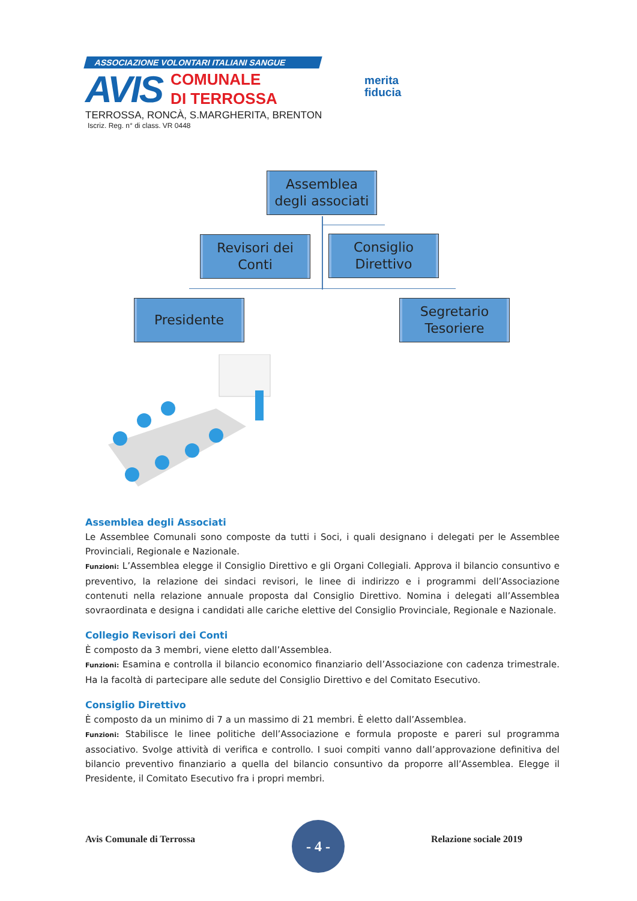ASSOCIAZIONE VOLONTARI ITALIANI SANGUE
AVIS
COMUNALE
DI TERROSSA
TERROSSA, RONCÀ, S.MARGHERITA, BRENTON
Iscriz. Reg. n° di class. VR 0448
merita
fiducia
Assemblea
degli associati
Revisori dei
Conti
Consiglio
Direttivo
Presidente
Segretario
Tesoriere
Assemblea degli Associati
Le Assemblee Comunali sono composte da tutti i Soci, i quali designano i delegati per le Assemblee Provinciali, Regionale e Nazionale.
Funzioni: L’Assemblea elegge il Consiglio Direttivo e gli Organi Collegiali. Approva il bilancio consuntivo e preventivo, la relazione dei sindaci revisori, le linee di indirizzo e i programmi dell’Associazione contenuti nella relazione annuale proposta dal Consiglio Direttivo. Nomina i delegati all’Assemblea sovraordinata e designa i candidati alle cariche elettive del Consiglio Provinciale, Regionale e Nazionale.
Collegio Revisori dei Conti
È composto da 3 membri, viene eletto dall’Assemblea.
Funzioni: Esamina e controlla il bilancio economico finanziario dell’Associazione con cadenza trimestrale. Ha la facoltà di partecipare alle sedute del Consiglio Direttivo e del Comitato Esecutivo.
Consiglio Direttivo
È composto da un minimo di 7 a un massimo di 21 membri. È eletto dall’Assemblea.
Funzioni: Stabilisce le linee politiche dell’Associazione e formula proposte e pareri sul programma associativo. Svolge attività di verifica e controllo. I suoi compiti vanno dall’approvazione definitiva del bilancio preventivo finanziario a quella del bilancio consuntivo da proporre all’Assemblea. Elegge il Presidente, il Comitato Esecutivo fra i propri membri.
Avis Comunale di Terrossa
- 4 -
Relazione sociale 2019